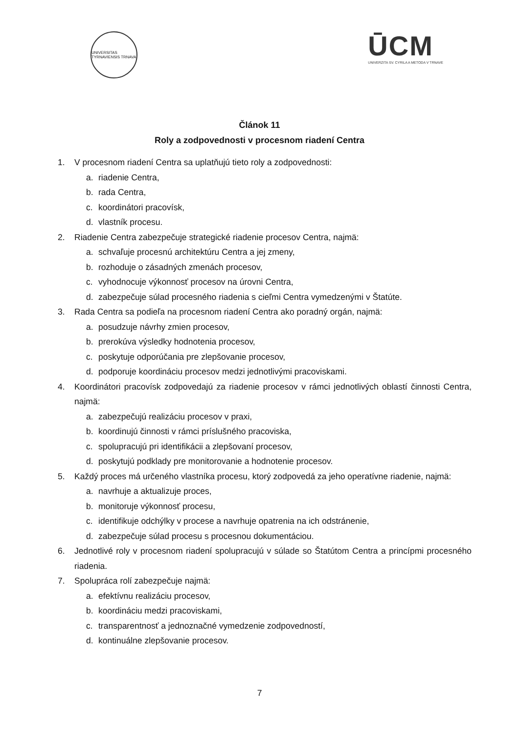UNIVERSITAS TYRNAVIENSIS TRNAVA
ŪCM
UNIVERZITA SV. CYRILA A METODA V TRNAVE
Článok 11
Roly a zodpovednosti v procesnom riadení Centra
1. V procesnom riadení Centra sa uplatňujú tieto roly a zodpovednosti:
a. riadenie Centra,
b. rada Centra,
c. koordinátori pracovísk,
d. vlastník procesu.
2. Riadenie Centra zabezpečuje strategické riadenie procesov Centra, najmä:
a. schvaľuje procesnú architektúru Centra a jej zmeny,
b. rozhoduje o zásadných zmenách procesov,
c. vyhodnocuje výkonnosť procesov na úrovni Centra,
d. zabezpečuje súlad procesného riadenia s cieľmi Centra vymedzenými v Štatúte.
3. Rada Centra sa podieľa na procesnom riadení Centra ako poradný orgán, najmä:
a. posudzuje návrhy zmien procesov,
b. prerokúva výsledky hodnotenia procesov,
c. poskytuje odporúčania pre zlepšovanie procesov,
d. podporuje koordináciu procesov medzi jednotlivými pracoviskami.
4. Koordinátori pracovísk zodpovedajú za riadenie procesov v rámci jednotlivých oblastí činnosti Centra, najmä:
a. zabezpečujú realizáciu procesov v praxi,
b. koordinujú činnosti v rámci príslušného pracoviska,
c. spolupracujú pri identifikácii a zlepšovaní procesov,
d. poskytujú podklady pre monitorovanie a hodnotenie procesov.
5. Každý proces má určeného vlastníka procesu, ktorý zodpovedá za jeho operatívne riadenie, najmä:
a. navrhuje a aktualizuje proces,
b. monitoruje výkonnosť procesu,
c. identifikuje odchýlky v procese a navrhuje opatrenia na ich odstránenie,
d. zabezpečuje súlad procesu s procesnou dokumentáciou.
6. Jednotlivé roly v procesnom riadení spolupracujú v súlade so Štatútom Centra a princípmi procesného riadenia.
7. Spolupráca rolí zabezpečuje najmä:
a. efektívnu realizáciu procesov,
b. koordináciu medzi pracoviskami,
c. transparentnosť a jednoznačné vymedzenie zodpovedností,
d. kontinuálne zlepšovanie procesov.
7